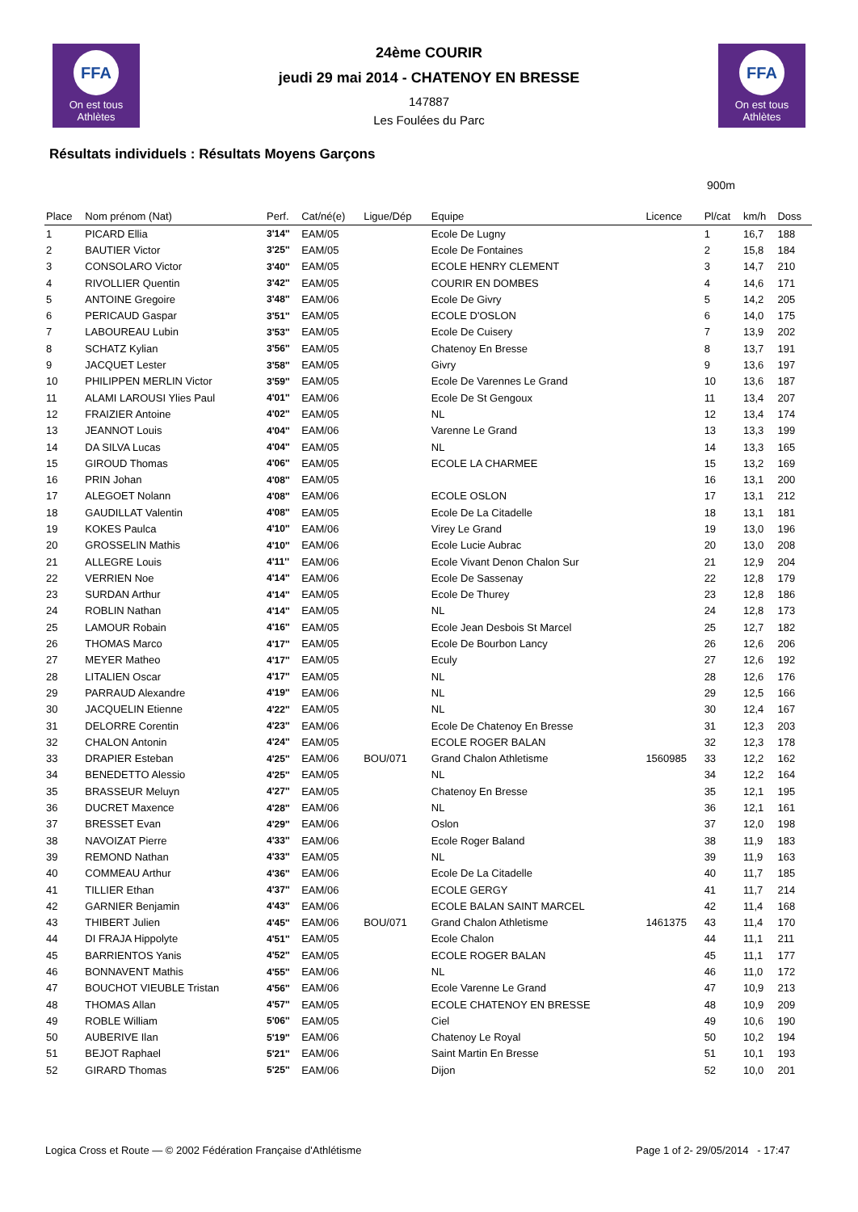FFA
On est tous Athlètes
FFA
On est tous Athlètes
24ème COURIR
jeudi 29 mai 2014 - CHATENOY EN BRESSE
147887
Les Foulées du Parc
Résultats individuels : Résultats Moyens Garçons
900m
| Place | Nom prénom (Nat) | Perf. | Cat/né(e) | Ligue/Dép | Equipe | Licence | Pl/cat | km/h | Doss |
| --- | --- | --- | --- | --- | --- | --- | --- | --- | --- |
| 1 | PICARD Ellia | 3'14'' | EAM/05 | | Ecole De Lugny | | 1 | 16,7 | 188 |
| 2 | BAUTIER Victor | 3'25'' | EAM/05 | | Ecole De Fontaines | | 2 | 15,8 | 184 |
| 3 | CONSOLARO Victor | 3'40'' | EAM/05 | | ECOLE HENRY CLEMENT | | 3 | 14,7 | 210 |
| 4 | RIVOLLIER Quentin | 3'42'' | EAM/05 | | COURIR EN DOMBES | | 4 | 14,6 | 171 |
| 5 | ANTOINE Gregoire | 3'48'' | EAM/06 | | Ecole De Givry | | 5 | 14,2 | 205 |
| 6 | PERICAUD Gaspar | 3'51'' | EAM/05 | | ECOLE D'OSLON | | 6 | 14,0 | 175 |
| 7 | LABOUREAU Lubin | 3'53'' | EAM/05 | | Ecole De Cuisery | | 7 | 13,9 | 202 |
| 8 | SCHATZ Kylian | 3'56'' | EAM/05 | | Chatenoy En Bresse | | 8 | 13,7 | 191 |
| 9 | JACQUET Lester | 3'58'' | EAM/05 | | Givry | | 9 | 13,6 | 197 |
| 10 | PHILIPPEN MERLIN Victor | 3'59'' | EAM/05 | | Ecole De Varennes Le Grand | | 10 | 13,6 | 187 |
| 11 | ALAMI LAROUSI Ylies Paul | 4'01'' | EAM/06 | | Ecole De St Gengoux | | 11 | 13,4 | 207 |
| 12 | FRAIZIER Antoine | 4'02'' | EAM/05 | | NL | | 12 | 13,4 | 174 |
| 13 | JEANNOT Louis | 4'04'' | EAM/06 | | Varenne Le Grand | | 13 | 13,3 | 199 |
| 14 | DA SILVA Lucas | 4'04'' | EAM/05 | | NL | | 14 | 13,3 | 165 |
| 15 | GIROUD Thomas | 4'06'' | EAM/05 | | ECOLE LA CHARMEE | | 15 | 13,2 | 169 |
| 16 | PRIN Johan | 4'08'' | EAM/05 | | | | 16 | 13,1 | 200 |
| 17 | ALEGOET Nolann | 4'08'' | EAM/06 | | ECOLE OSLON | | 17 | 13,1 | 212 |
| 18 | GAUDILLAT Valentin | 4'08'' | EAM/05 | | Ecole De La Citadelle | | 18 | 13,1 | 181 |
| 19 | KOKES Paulca | 4'10'' | EAM/06 | | Virey Le Grand | | 19 | 13,0 | 196 |
| 20 | GROSSELIN Mathis | 4'10'' | EAM/06 | | Ecole Lucie Aubrac | | 20 | 13,0 | 208 |
| 21 | ALLEGRE Louis | 4'11'' | EAM/06 | | Ecole Vivant Denon Chalon Sur | | 21 | 12,9 | 204 |
| 22 | VERRIEN Noe | 4'14'' | EAM/06 | | Ecole De Sassenay | | 22 | 12,8 | 179 |
| 23 | SURDAN Arthur | 4'14'' | EAM/05 | | Ecole De Thurey | | 23 | 12,8 | 186 |
| 24 | ROBLIN Nathan | 4'14'' | EAM/05 | | NL | | 24 | 12,8 | 173 |
| 25 | LAMOUR Robain | 4'16'' | EAM/05 | | Ecole Jean Desbois St Marcel | | 25 | 12,7 | 182 |
| 26 | THOMAS Marco | 4'17'' | EAM/05 | | Ecole De Bourbon Lancy | | 26 | 12,6 | 206 |
| 27 | MEYER Matheo | 4'17'' | EAM/05 | | Eculy | | 27 | 12,6 | 192 |
| 28 | LITALIEN Oscar | 4'17'' | EAM/05 | | NL | | 28 | 12,6 | 176 |
| 29 | PARRAUD Alexandre | 4'19'' | EAM/06 | | NL | | 29 | 12,5 | 166 |
| 30 | JACQUELIN Etienne | 4'22'' | EAM/05 | | NL | | 30 | 12,4 | 167 |
| 31 | DELORRE Corentin | 4'23'' | EAM/06 | | Ecole De Chatenoy En Bresse | | 31 | 12,3 | 203 |
| 32 | CHALON Antonin | 4'24'' | EAM/05 | | ECOLE ROGER BALAN | | 32 | 12,3 | 178 |
| 33 | DRAPIER Esteban | 4'25'' | EAM/06 | BOU/071 | Grand Chalon Athletisme | 1560985 | 33 | 12,2 | 162 |
| 34 | BENEDETTO Alessio | 4'25'' | EAM/05 | | NL | | 34 | 12,2 | 164 |
| 35 | BRASSEUR Meluyn | 4'27'' | EAM/05 | | Chatenoy En Bresse | | 35 | 12,1 | 195 |
| 36 | DUCRET Maxence | 4'28'' | EAM/06 | | NL | | 36 | 12,1 | 161 |
| 37 | BRESSET Evan | 4'29'' | EAM/06 | | Oslon | | 37 | 12,0 | 198 |
| 38 | NAVOIZAT Pierre | 4'33'' | EAM/06 | | Ecole Roger Baland | | 38 | 11,9 | 183 |
| 39 | REMOND Nathan | 4'33'' | EAM/05 | | NL | | 39 | 11,9 | 163 |
| 40 | COMMEAU Arthur | 4'36'' | EAM/06 | | Ecole De La Citadelle | | 40 | 11,7 | 185 |
| 41 | TILLIER Ethan | 4'37'' | EAM/06 | | ECOLE GERGY | | 41 | 11,7 | 214 |
| 42 | GARNIER Benjamin | 4'43'' | EAM/06 | | ECOLE BALAN SAINT MARCEL | | 42 | 11,4 | 168 |
| 43 | THIBERT Julien | 4'45'' | EAM/06 | BOU/071 | Grand Chalon Athletisme | 1461375 | 43 | 11,4 | 170 |
| 44 | DI FRAJA Hippolyte | 4'51'' | EAM/05 | | Ecole Chalon | | 44 | 11,1 | 211 |
| 45 | BARRIENTOS Yanis | 4'52'' | EAM/05 | | ECOLE ROGER BALAN | | 45 | 11,1 | 177 |
| 46 | BONNAVENT Mathis | 4'55'' | EAM/06 | | NL | | 46 | 11,0 | 172 |
| 47 | BOUCHOT VIEUBLE Tristan | 4'56'' | EAM/06 | | Ecole Varenne Le Grand | | 47 | 10,9 | 213 |
| 48 | THOMAS Allan | 4'57'' | EAM/05 | | ECOLE CHATENOY EN BRESSE | | 48 | 10,9 | 209 |
| 49 | ROBLE William | 5'06'' | EAM/05 | | Ciel | | 49 | 10,6 | 190 |
| 50 | AUBERIVE Ilan | 5'19'' | EAM/06 | | Chatenoy Le Royal | | 50 | 10,2 | 194 |
| 51 | BEJOT Raphael | 5'21'' | EAM/06 | | Saint Martin En Bresse | | 51 | 10,1 | 193 |
| 52 | GIRARD Thomas | 5'25'' | EAM/06 | | Dijon | | 52 | 10,0 | 201 |
Logica Cross et Route — © 2002 Fédération Française d'Athlétisme
Page 1 of 2- 29/05/2014 - 17:47